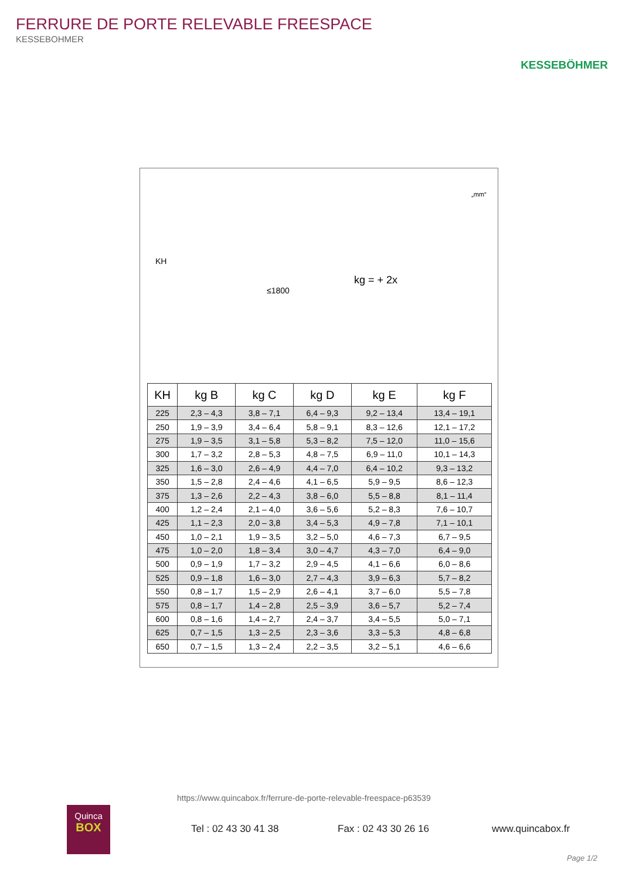FERRURE DE PORTE RELEVABLE FREESPACE
KESSEBOHMER
KESSEBÖHMER
KH
≤1800
„mm“
kg = + 2x
| KH | kg B | kg C | kg D | kg E | kg F |
| --- | --- | --- | --- | --- | --- |
| 225 | 2,3 – 4,3 | 3,8 – 7,1 | 6,4 – 9,3 | 9,2 – 13,4 | 13,4 – 19,1 |
| 250 | 1,9 – 3,9 | 3,4 – 6,4 | 5,8 – 9,1 | 8,3 – 12,6 | 12,1 – 17,2 |
| 275 | 1,9 – 3,5 | 3,1 – 5,8 | 5,3 – 8,2 | 7,5 – 12,0 | 11,0 – 15,6 |
| 300 | 1,7 – 3,2 | 2,8 – 5,3 | 4,8 – 7,5 | 6,9 – 11,0 | 10,1 – 14,3 |
| 325 | 1,6 – 3,0 | 2,6 – 4,9 | 4,4 – 7,0 | 6,4 – 10,2 | 9,3 – 13,2 |
| 350 | 1,5 – 2,8 | 2,4 – 4,6 | 4,1 – 6,5 | 5,9 – 9,5 | 8,6 – 12,3 |
| 375 | 1,3 – 2,6 | 2,2 – 4,3 | 3,8 – 6,0 | 5,5 – 8,8 | 8,1 – 11,4 |
| 400 | 1,2 – 2,4 | 2,1 – 4,0 | 3,6 – 5,6 | 5,2 – 8,3 | 7,6 – 10,7 |
| 425 | 1,1 – 2,3 | 2,0 – 3,8 | 3,4 – 5,3 | 4,9 – 7,8 | 7,1 – 10,1 |
| 450 | 1,0 – 2,1 | 1,9 – 3,5 | 3,2 – 5,0 | 4,6 – 7,3 | 6,7 – 9,5 |
| 475 | 1,0 – 2,0 | 1,8 – 3,4 | 3,0 – 4,7 | 4,3 – 7,0 | 6,4 – 9,0 |
| 500 | 0,9 – 1,9 | 1,7 – 3,2 | 2,9 – 4,5 | 4,1 – 6,6 | 6,0 – 8,6 |
| 525 | 0,9 – 1,8 | 1,6 – 3,0 | 2,7 – 4,3 | 3,9 – 6,3 | 5,7 – 8,2 |
| 550 | 0,8 – 1,7 | 1,5 – 2,9 | 2,6 – 4,1 | 3,7 – 6,0 | 5,5 – 7,8 |
| 575 | 0,8 – 1,7 | 1,4 – 2,8 | 2,5 – 3,9 | 3,6 – 5,7 | 5,2 – 7,4 |
| 600 | 0,8 – 1,6 | 1,4 – 2,7 | 2,4 – 3,7 | 3,4 – 5,5 | 5,0 – 7,1 |
| 625 | 0,7 – 1,5 | 1,3 – 2,5 | 2,3 – 3,6 | 3,3 – 5,3 | 4,8 – 6,8 |
| 650 | 0,7 – 1,5 | 1,3 – 2,4 | 2,2 – 3,5 | 3,2 – 5,1 | 4,6 – 6,6 |
https://www.quincabox.fr/ferrure-de-porte-relevable-freespace-p63539
Quinca
BOX
Tel : 02 43 30 41 38 Fax : 02 43 30 26 16 www.quincabox.fr
Page 1/2